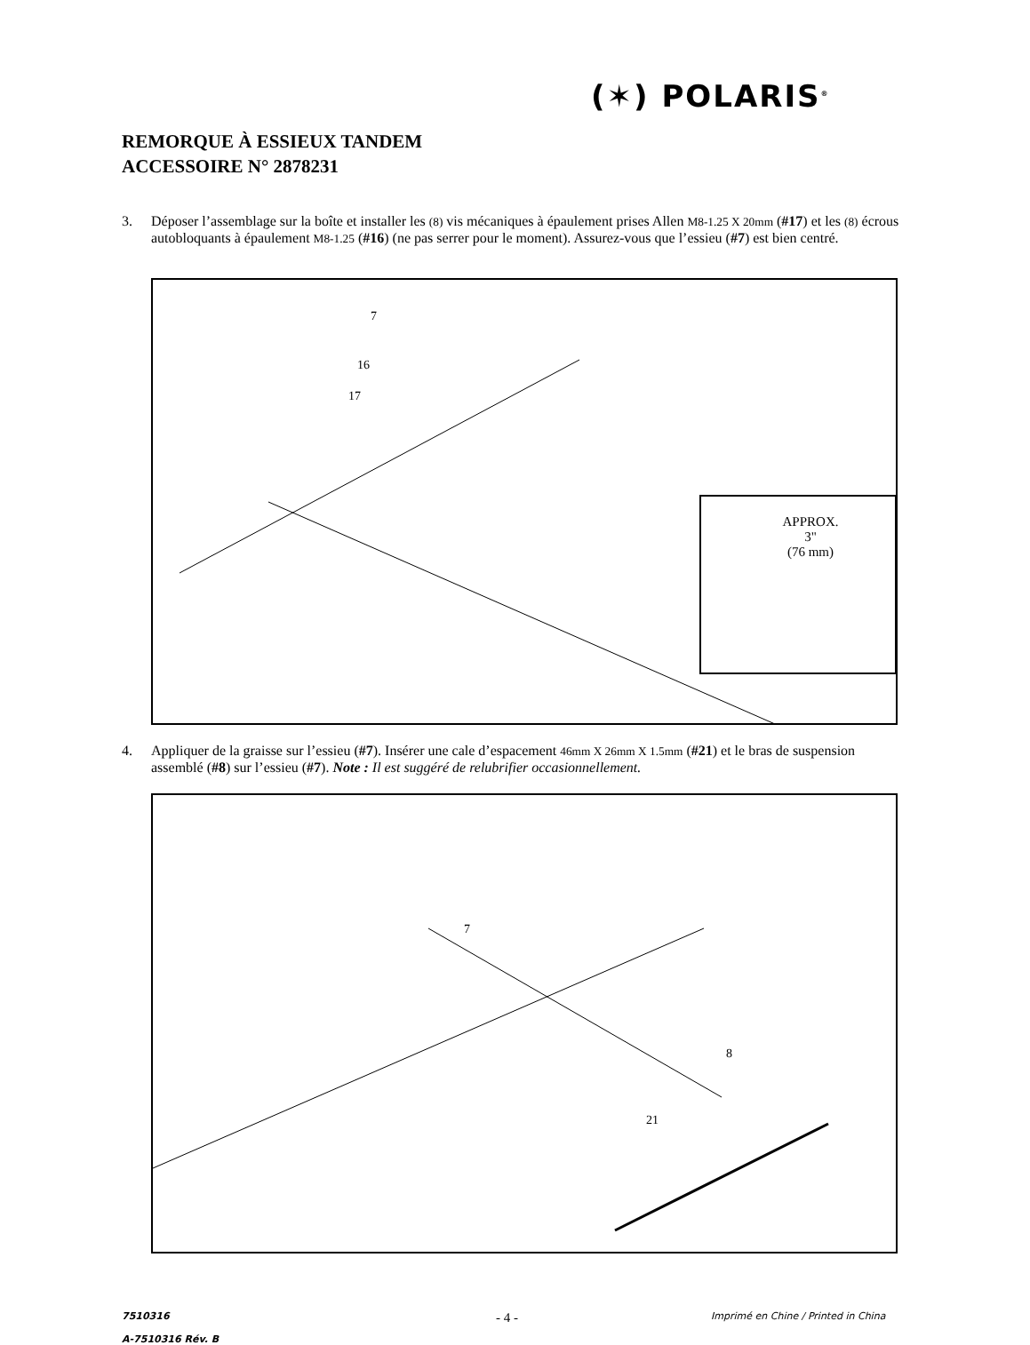(✶) POLARIS<sup>®</sup>
REMORQUE À ESSIEUX TANDEM
ACCESSOIRE N° 2878231
3. Déposer l’assemblage sur la boîte et installer les (8) vis mécaniques à épaulement prises Allen M8-1.25 X 20mm (#17) et les (8) écrous autobloquants à épaulement M8-1.25 (#16) (ne pas serrer pour le moment). Assurez-vous que l’essieu (#7) est bien centré.
7
16
17
APPROX.
3"
(76 mm)
4. Appliquer de la graisse sur l’essieu (#7). Insérer une cale d’espacement 46mm X 26mm X 1.5mm (#21) et le bras de suspension assemblé (#8) sur l’essieu (#7). Note : Il est suggéré de relubrifier occasionnellement.
7
8
21
7510316
A-7510316 Rév. B
- 4 -
Imprimé en Chine / Printed in China